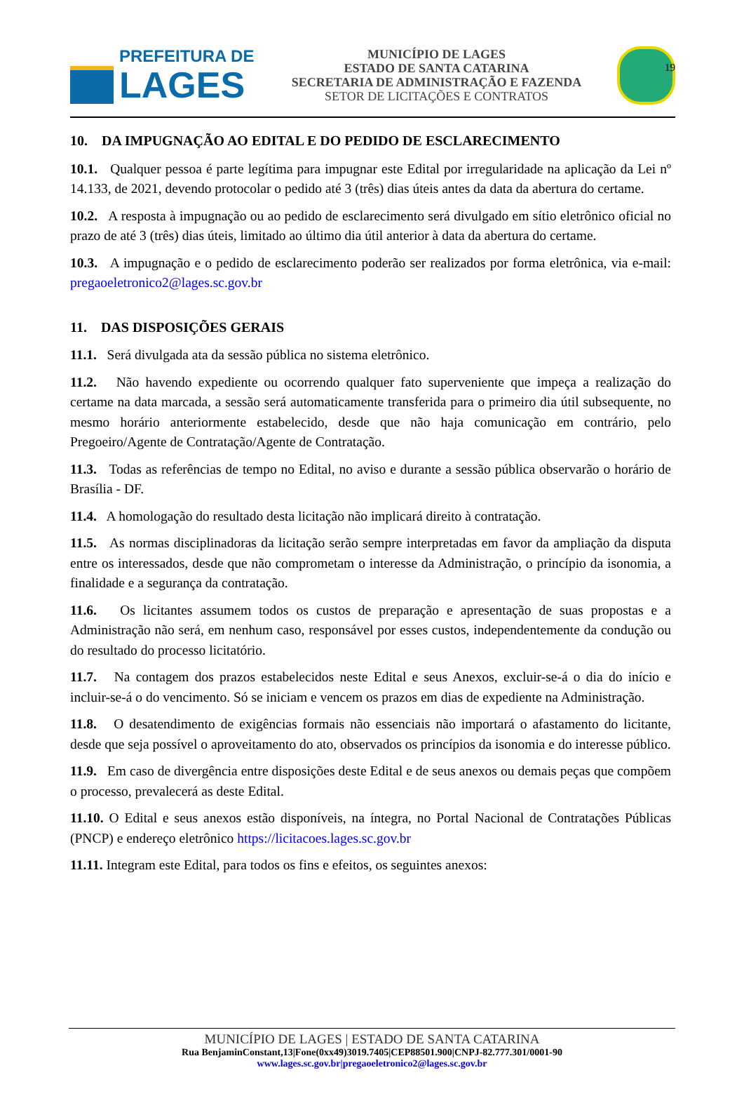19
PREFEITURA DE
LAGES
MUNICÍPIO DE LAGES
ESTADO DE SANTA CATARINA
SECRETARIA DE ADMINISTRAÇÃO E FAZENDA
SETOR DE LICITAÇÕES E CONTRATOS
10. DA IMPUGNAÇÃO AO EDITAL E DO PEDIDO DE ESCLARECIMENTO
10.1. Qualquer pessoa é parte legítima para impugnar este Edital por irregularidade na aplicação da Lei nº 14.133, de 2021, devendo protocolar o pedido até 3 (três) dias úteis antes da data da abertura do certame.
10.2. A resposta à impugnação ou ao pedido de esclarecimento será divulgado em sítio eletrônico oficial no prazo de até 3 (três) dias úteis, limitado ao último dia útil anterior à data da abertura do certame.
10.3. A impugnação e o pedido de esclarecimento poderão ser realizados por forma eletrônica, via e-mail: pregaoeletronico2@lages.sc.gov.br
11. DAS DISPOSIÇÕES GERAIS
11.1. Será divulgada ata da sessão pública no sistema eletrônico.
11.2. Não havendo expediente ou ocorrendo qualquer fato superveniente que impeça a realização do certame na data marcada, a sessão será automaticamente transferida para o primeiro dia útil subsequente, no mesmo horário anteriormente estabelecido, desde que não haja comunicação em contrário, pelo Pregoeiro/Agente de Contratação/Agente de Contratação.
11.3. Todas as referências de tempo no Edital, no aviso e durante a sessão pública observarão o horário de Brasília - DF.
11.4. A homologação do resultado desta licitação não implicará direito à contratação.
11.5. As normas disciplinadoras da licitação serão sempre interpretadas em favor da ampliação da disputa entre os interessados, desde que não comprometam o interesse da Administração, o princípio da isonomia, a finalidade e a segurança da contratação.
11.6. Os licitantes assumem todos os custos de preparação e apresentação de suas propostas e a Administração não será, em nenhum caso, responsável por esses custos, independentemente da condução ou do resultado do processo licitatório.
11.7. Na contagem dos prazos estabelecidos neste Edital e seus Anexos, excluir-se-á o dia do início e incluir-se-á o do vencimento. Só se iniciam e vencem os prazos em dias de expediente na Administração.
11.8. O desatendimento de exigências formais não essenciais não importará o afastamento do licitante, desde que seja possível o aproveitamento do ato, observados os princípios da isonomia e do interesse público.
11.9. Em caso de divergência entre disposições deste Edital e de seus anexos ou demais peças que compõem o processo, prevalecerá as deste Edital.
11.10. O Edital e seus anexos estão disponíveis, na íntegra, no Portal Nacional de Contratações Públicas (PNCP) e endereço eletrônico https://licitacoes.lages.sc.gov.br
11.11. Integram este Edital, para todos os fins e efeitos, os seguintes anexos:
MUNICÍPIO DE LAGES | ESTADO DE SANTA CATARINA
Rua BenjaminConstant,13|Fone(0xx49)3019.7405|CEP88501.900|CNPJ-82.777.301/0001-90
www.lages.sc.gov.br|pregaoeletronico2@lages.sc.gov.br